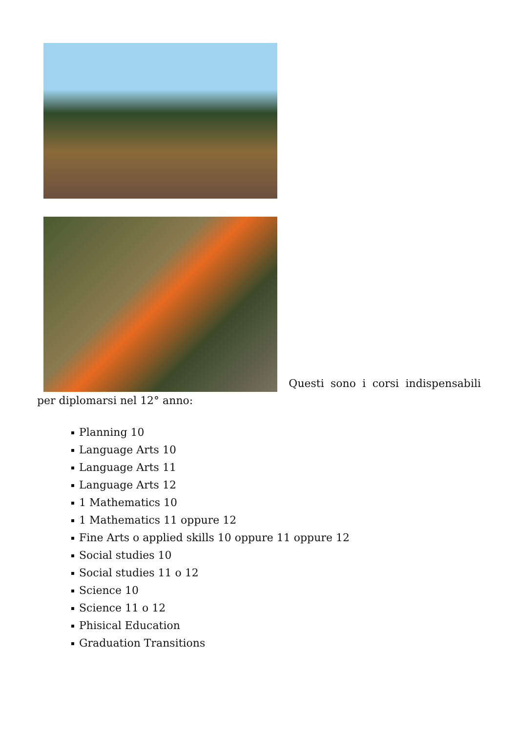Questi sono i corsi indispensabili per diplomarsi nel 12° anno:
Planning 10
Language Arts 10
Language Arts 11
Language Arts 12
1 Mathematics 10
1 Mathematics 11 oppure 12
Fine Arts o applied skills 10 oppure 11 oppure 12
Social studies 10
Social studies 11 o 12
Science 10
Science 11 o 12
Phisical Education
Graduation Transitions